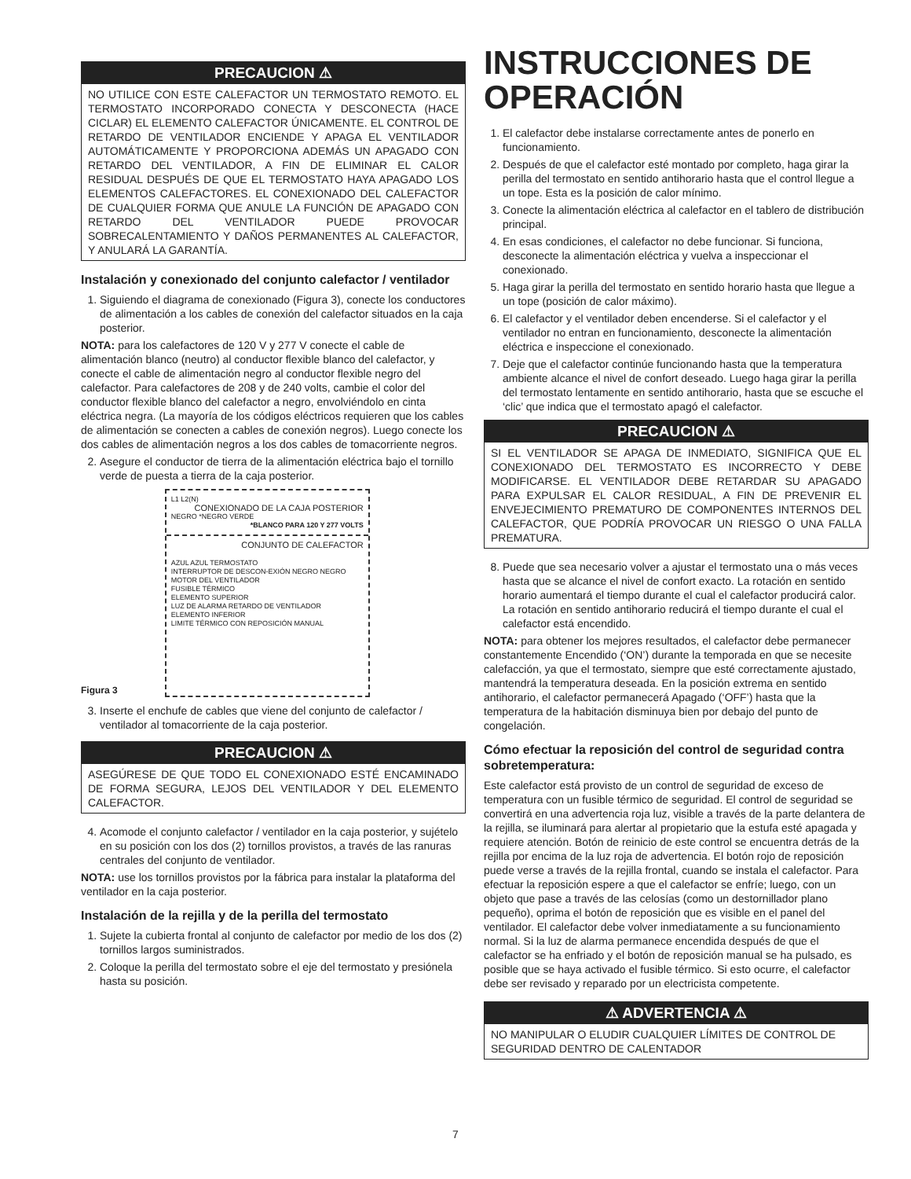PRECAUCION ⚠
NO UTILICE CON ESTE CALEFACTOR UN TERMOSTATO REMOTO. EL TERMOSTATO INCORPORADO CONECTA Y DESCONECTA (HACE CICLAR) EL ELEMENTO CALEFACTOR ÚNICAMENTE. EL CONTROL DE RETARDO DE VENTILADOR ENCIENDE Y APAGA EL VENTILADOR AUTOMÁTICAMENTE Y PROPORCIONA ADEMÁS UN APAGADO CON RETARDO DEL VENTILADOR, A FIN DE ELIMINAR EL CALOR RESIDUAL DESPUÉS DE QUE EL TERMOSTATO HAYA APAGADO LOS ELEMENTOS CALEFACTORES. EL CONEXIONADO DEL CALEFACTOR DE CUALQUIER FORMA QUE ANULE LA FUNCIÓN DE APAGADO CON RETARDO DEL VENTILADOR PUEDE PROVOCAR SOBRECALENTAMIENTO Y DAÑOS PERMANENTES AL CALEFACTOR, Y ANULARÁ LA GARANTÍA.
Instalación y conexionado del conjunto calefactor / ventilador
1. Siguiendo el diagrama de conexionado (Figura 3), conecte los conductores de alimentación a los cables de conexión del calefactor situados en la caja posterior.
NOTA: para los calefactores de 120 V y 277 V conecte el cable de alimentación blanco (neutro) al conductor flexible blanco del calefactor, y conecte el cable de alimentación negro al conductor flexible negro del calefactor. Para calefactores de 208 y de 240 volts, cambie el color del conductor flexible blanco del calefactor a negro, envolviéndolo en cinta eléctrica negra. (La mayoría de los códigos eléctricos requieren que los cables de alimentación se conecten a cables de conexión negros). Luego conecte los dos cables de alimentación negros a los dos cables de tomacorriente negros.
2. Asegure el conductor de tierra de la alimentación eléctrica bajo el tornillo verde de puesta a tierra de la caja posterior.
Figura 3
L1 L2(N)
CONEXIONADO DE LA CAJA POSTERIOR
NEGRO *NEGRO VERDE
*BLANCO PARA 120 Y 277 VOLTS
CONJUNTO DE CALEFACTOR
AZUL AZUL TERMOSTATO
INTERRUPTOR DE DESCON-EXIÓN NEGRO NEGRO MOTOR DEL VENTILADOR
FUSIBLE TÉRMICO
ELEMENTO SUPERIOR
LUZ DE ALARMA RETARDO DE VENTILADOR
ELEMENTO INFERIOR
LIMITE TÉRMICO CON REPOSICIÓN MANUAL
3. Inserte el enchufe de cables que viene del conjunto de calefactor / ventilador al tomacorriente de la caja posterior.
PRECAUCION ⚠
ASEGÚRESE DE QUE TODO EL CONEXIONADO ESTÉ ENCAMINADO DE FORMA SEGURA, LEJOS DEL VENTILADOR Y DEL ELEMENTO CALEFACTOR.
4. Acomode el conjunto calefactor / ventilador en la caja posterior, y sujételo en su posición con los dos (2) tornillos provistos, a través de las ranuras centrales del conjunto de ventilador.
NOTA: use los tornillos provistos por la fábrica para instalar la plataforma del ventilador en la caja posterior.
Instalación de la rejilla y de la perilla del termostato
1. Sujete la cubierta frontal al conjunto de calefactor por medio de los dos (2) tornillos largos suministrados.
2. Coloque la perilla del termostato sobre el eje del termostato y presiónela hasta su posición.
INSTRUCCIONES DE OPERACIÓN
1. El calefactor debe instalarse correctamente antes de ponerlo en funcionamiento.
2. Después de que el calefactor esté montado por completo, haga girar la perilla del termostato en sentido antihorario hasta que el control llegue a un tope. Esta es la posición de calor mínimo.
3. Conecte la alimentación eléctrica al calefactor en el tablero de distribución principal.
4. En esas condiciones, el calefactor no debe funcionar. Si funciona, desconecte la alimentación eléctrica y vuelva a inspeccionar el conexionado.
5. Haga girar la perilla del termostato en sentido horario hasta que llegue a un tope (posición de calor máximo).
6. El calefactor y el ventilador deben encenderse. Si el calefactor y el ventilador no entran en funcionamiento, desconecte la alimentación eléctrica e inspeccione el conexionado.
7. Deje que el calefactor continúe funcionando hasta que la temperatura ambiente alcance el nivel de confort deseado. Luego haga girar la perilla del termostato lentamente en sentido antihorario, hasta que se escuche el ‘clic’ que indica que el termostato apagó el calefactor.
PRECAUCION ⚠
SI EL VENTILADOR SE APAGA DE INMEDIATO, SIGNIFICA QUE EL CONEXIONADO DEL TERMOSTATO ES INCORRECTO Y DEBE MODIFICARSE. EL VENTILADOR DEBE RETARDAR SU APAGADO PARA EXPULSAR EL CALOR RESIDUAL, A FIN DE PREVENIR EL ENVEJECIMIENTO PREMATURO DE COMPONENTES INTERNOS DEL CALEFACTOR, QUE PODRÍA PROVOCAR UN RIESGO O UNA FALLA PREMATURA.
8. Puede que sea necesario volver a ajustar el termostato una o más veces hasta que se alcance el nivel de confort exacto. La rotación en sentido horario aumentará el tiempo durante el cual el calefactor producirá calor. La rotación en sentido antihorario reducirá el tiempo durante el cual el calefactor está encendido.
NOTA: para obtener los mejores resultados, el calefactor debe permanecer constantemente Encendido (‘ON’) durante la temporada en que se necesite calefacción, ya que el termostato, siempre que esté correctamente ajustado, mantendrá la temperatura deseada. En la posición extrema en sentido antihorario, el calefactor permanecerá Apagado (‘OFF’) hasta que la temperatura de la habitación disminuya bien por debajo del punto de congelación.
Cómo efectuar la reposición del control de seguridad contra sobretemperatura:
Este calefactor está provisto de un control de seguridad de exceso de temperatura con un fusible térmico de seguridad. El control de seguridad se convertirá en una advertencia roja luz, visible a través de la parte delantera de la rejilla, se iluminará para alertar al propietario que la estufa esté apagada y requiere atención. Botón de reinicio de este control se encuentra detrás de la rejilla por encima de la luz roja de advertencia. El botón rojo de reposición puede verse a través de la rejilla frontal, cuando se instala el calefactor. Para efectuar la reposición espere a que el calefactor se enfríe; luego, con un objeto que pase a través de las celosías (como un destornillador plano pequeño), oprima el botón de reposición que es visible en el panel del ventilador. El calefactor debe volver inmediatamente a su funcionamiento normal. Si la luz de alarma permanece encendida después de que el calefactor se ha enfriado y el botón de reposición manual se ha pulsado, es posible que se haya activado el fusible térmico. Si esto ocurre, el calefactor debe ser revisado y reparado por un electricista competente.
⚠ ADVERTENCIA ⚠
NO MANIPULAR O ELUDIR CUALQUIER LÍMITES DE CONTROL DE SEGURIDAD DENTRO DE CALENTADOR
7